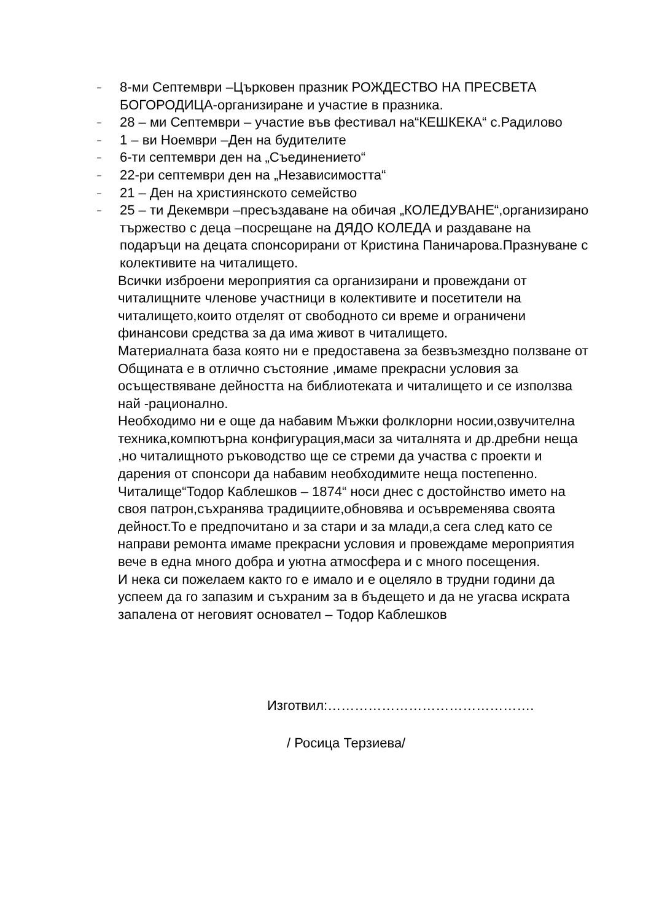– 8-ми Септември –Църковен празник РОЖДЕСТВО НА ПРЕСВЕТА БОГОРОДИЦА-организиране и участие в празника.
– 28 – ми Септември – участие във фестивал на“КЕШКЕКА“ с.Радилово
– 1 – ви Ноември –Ден на будителите
– 6-ти септември ден на „Съединението“
– 22-ри септември ден на „Независимостта“
– 21 – Ден на християнското семейство
– 25 – ти Декември –пресъздаване на обичая „КОЛЕДУВАНЕ“,организирано тържество с деца –посрещане на ДЯДО КОЛЕДА и раздаване на подаръци на децата спонсорирани от Кристина Паничарова.Празнуване с колективите на читалището.
Всички изброени мероприятия са организирани и провеждани от читалищните членове участници в колективите и посетители на читалището,които отделят от свободното си време и ограничени финансови средства за да има живот в читалището.
Материалната база която ни е предоставена за безвъзмездно ползване от Общината е в отлично състояние ,имаме прекрасни условия за осъществяване дейността на библиотеката и читалището и се използва най -рационално.
Необходимо ни е още да набавим Мъжки фолклорни носии,озвучителна техника,компютърна конфигурация,маси за читалнята и др.дребни неща ,но читалищното ръководство ще се стреми да участва с проекти и дарения от спонсори да набавим необходимите неща постепенно.
Читалище“Тодор Каблешков – 1874“ носи днес с достойнство името на своя патрон,съхранява традициите,обновява и осъвременява своята дейност.То е предпочитано и за стари и за млади,а сега след като се направи ремонта имаме прекрасни условия и провеждаме мероприятия вече в една много добра и уютна атмосфера и с много посещения.
И нека си пожелаем както го е имало и е оцеляло в трудни години да успеем да го запазим и съхраним за в бъдещето и да не угасва искрата запалена от неговият основател – Тодор Каблешков
Изготвил:……………………………………….
/ Росица Терзиева/